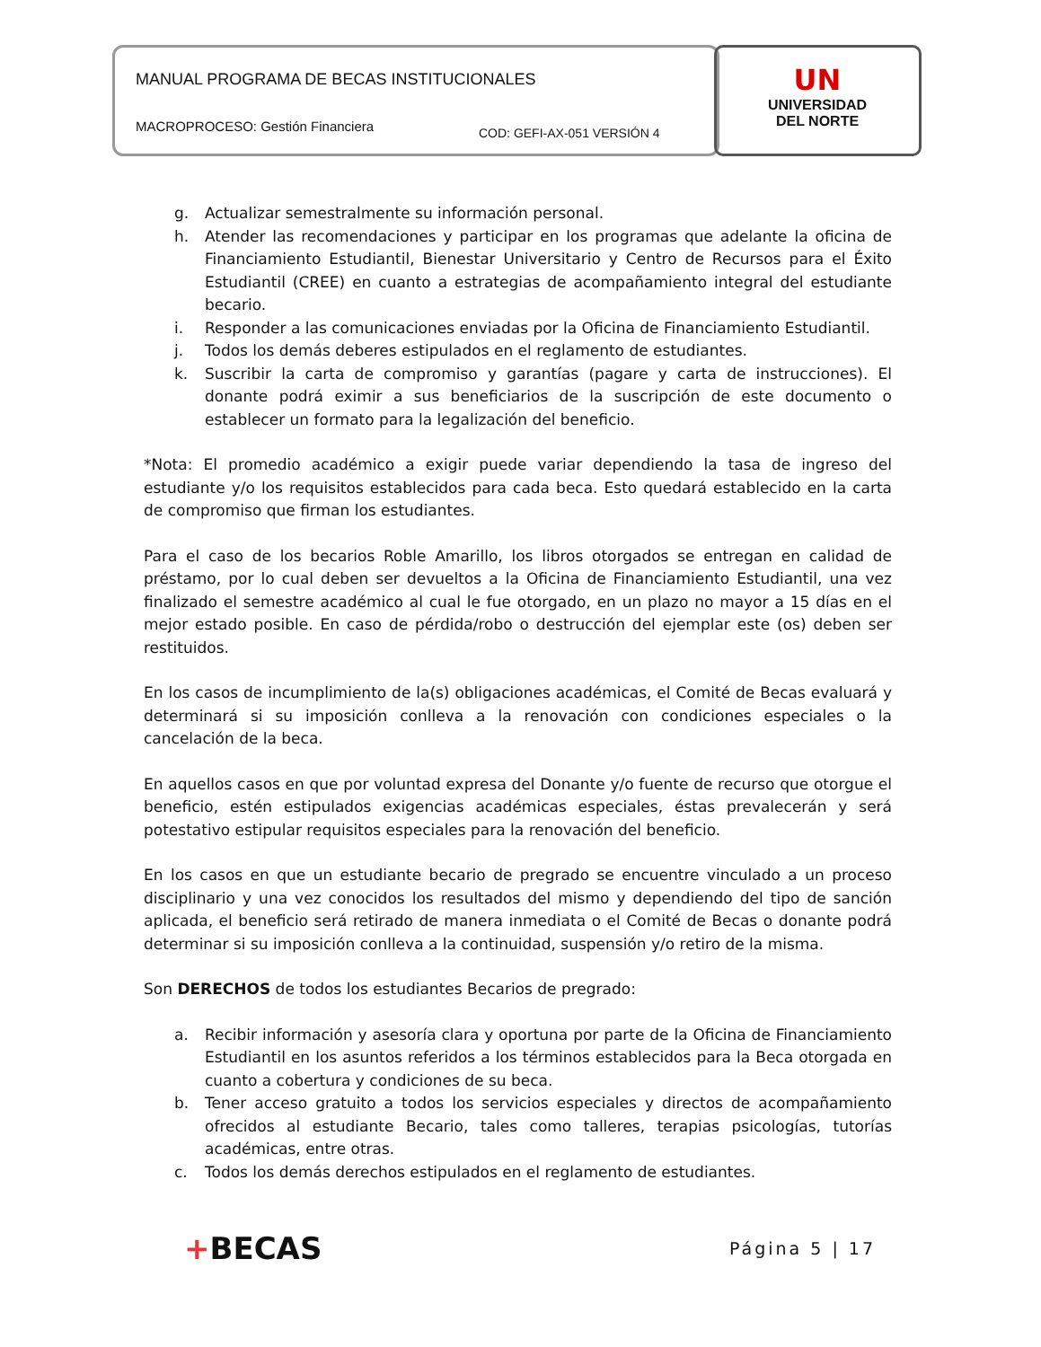MANUAL PROGRAMA DE BECAS INSTITUCIONALES
MACROPROCESO: Gestión Financiera
COD: GEFI-AX-051 VERSIÓN 4
UN
UNIVERSIDAD
DEL NORTE
g. Actualizar semestralmente su información personal.
h. Atender las recomendaciones y participar en los programas que adelante la oficina de Financiamiento Estudiantil, Bienestar Universitario y Centro de Recursos para el Éxito Estudiantil (CREE) en cuanto a estrategias de acompañamiento integral del estudiante becario.
i. Responder a las comunicaciones enviadas por la Oficina de Financiamiento Estudiantil.
j. Todos los demás deberes estipulados en el reglamento de estudiantes.
k. Suscribir la carta de compromiso y garantías (pagare y carta de instrucciones). El donante podrá eximir a sus beneficiarios de la suscripción de este documento o establecer un formato para la legalización del beneficio.
*Nota: El promedio académico a exigir puede variar dependiendo la tasa de ingreso del estudiante y/o los requisitos establecidos para cada beca. Esto quedará establecido en la carta de compromiso que firman los estudiantes.
Para el caso de los becarios Roble Amarillo, los libros otorgados se entregan en calidad de préstamo, por lo cual deben ser devueltos a la Oficina de Financiamiento Estudiantil, una vez finalizado el semestre académico al cual le fue otorgado, en un plazo no mayor a 15 días en el mejor estado posible. En caso de pérdida/robo o destrucción del ejemplar este (os) deben ser restituidos.
En los casos de incumplimiento de la(s) obligaciones académicas, el Comité de Becas evaluará y determinará si su imposición conlleva a la renovación con condiciones especiales o la cancelación de la beca.
En aquellos casos en que por voluntad expresa del Donante y/o fuente de recurso que otorgue el beneficio, estén estipulados exigencias académicas especiales, éstas prevalecerán y será potestativo estipular requisitos especiales para la renovación del beneficio.
En los casos en que un estudiante becario de pregrado se encuentre vinculado a un proceso disciplinario y una vez conocidos los resultados del mismo y dependiendo del tipo de sanción aplicada, el beneficio será retirado de manera inmediata o el Comité de Becas o donante podrá determinar si su imposición conlleva a la continuidad, suspensión y/o retiro de la misma.
Son DERECHOS de todos los estudiantes Becarios de pregrado:
a. Recibir información y asesoría clara y oportuna por parte de la Oficina de Financiamiento Estudiantil en los asuntos referidos a los términos establecidos para la Beca otorgada en cuanto a cobertura y condiciones de su beca.
b. Tener acceso gratuito a todos los servicios especiales y directos de acompañamiento ofrecidos al estudiante Becario, tales como talleres, terapias psicologías, tutorías académicas, entre otras.
c. Todos los demás derechos estipulados en el reglamento de estudiantes.
+BECAS Página 5 | 17